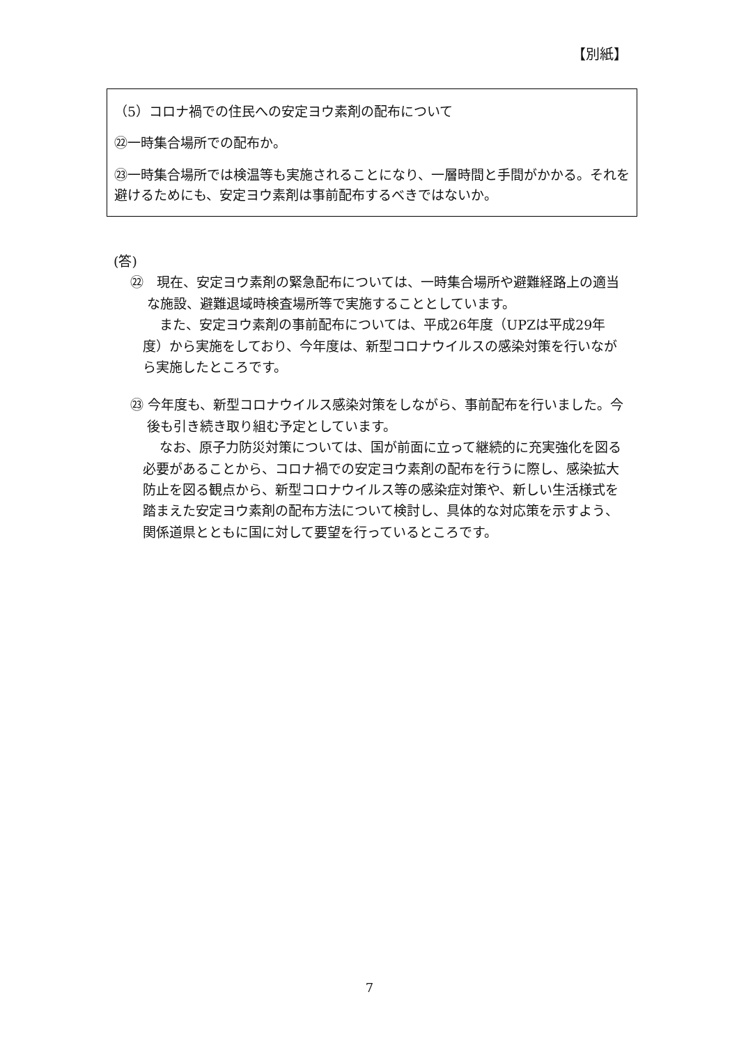【別紙】
（5）コロナ禍での住民への安定ヨウ素剤の配布について
㉒一時集合場所での配布か。
㉓一時集合場所では検温等も実施されることになり、一層時間と手間がかかる。それを避けるためにも、安定ヨウ素剤は事前配布するべきではないか。
(答)
㉒　現在、安定ヨウ素剤の緊急配布については、一時集合場所や避難経路上の適当な施設、避難退域時検査場所等で実施することとしています。
また、安定ヨウ素剤の事前配布については、平成26年度（UPZは平成29年度）から実施をしており、今年度は、新型コロナウイルスの感染対策を行いながら実施したところです。
㉓ 今年度も、新型コロナウイルス感染対策をしながら、事前配布を行いました。今後も引き続き取り組む予定としています。
なお、原子力防災対策については、国が前面に立って継続的に充実強化を図る必要があることから、コロナ禍での安定ヨウ素剤の配布を行うに際し、感染拡大防止を図る観点から、新型コロナウイルス等の感染症対策や、新しい生活様式を踏まえた安定ヨウ素剤の配布方法について検討し、具体的な対応策を示すよう、関係道県とともに国に対して要望を行っているところです。
7